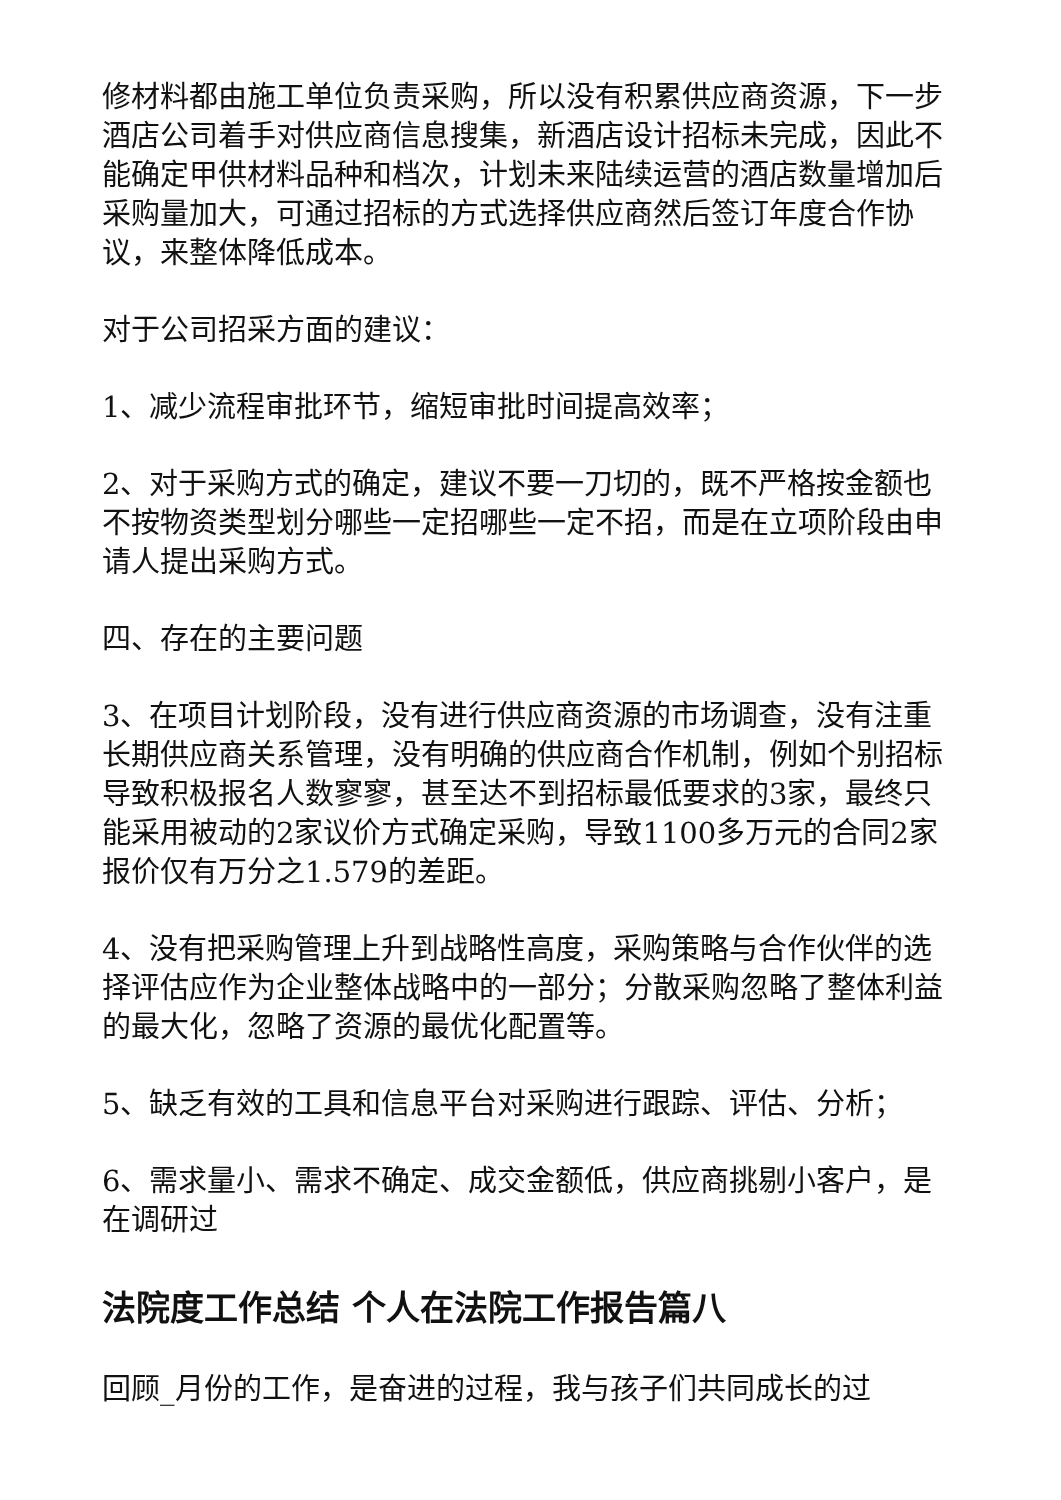修材料都由施工单位负责采购，所以没有积累供应商资源，下一步酒店公司着手对供应商信息搜集，新酒店设计招标未完成，因此不能确定甲供材料品种和档次，计划未来陆续运营的酒店数量增加后采购量加大，可通过招标的方式选择供应商然后签订年度合作协议，来整体降低成本。
对于公司招采方面的建议：
1、减少流程审批环节，缩短审批时间提高效率；
2、对于采购方式的确定，建议不要一刀切的，既不严格按金额也不按物资类型划分哪些一定招哪些一定不招，而是在立项阶段由申请人提出采购方式。
四、存在的主要问题
3、在项目计划阶段，没有进行供应商资源的市场调查，没有注重长期供应商关系管理，没有明确的供应商合作机制，例如个别招标导致积极报名人数寥寥，甚至达不到招标最低要求的3家，最终只能采用被动的2家议价方式确定采购，导致1100多万元的合同2家报价仅有万分之1.579的差距。
4、没有把采购管理上升到战略性高度，采购策略与合作伙伴的选择评估应作为企业整体战略中的一部分；分散采购忽略了整体利益的最大化，忽略了资源的最优化配置等。
5、缺乏有效的工具和信息平台对采购进行跟踪、评估、分析；
6、需求量小、需求不确定、成交金额低，供应商挑剔小客户，是在调研过
法院度工作总结 个人在法院工作报告篇八
回顾_月份的工作，是奋进的过程，我与孩子们共同成长的过